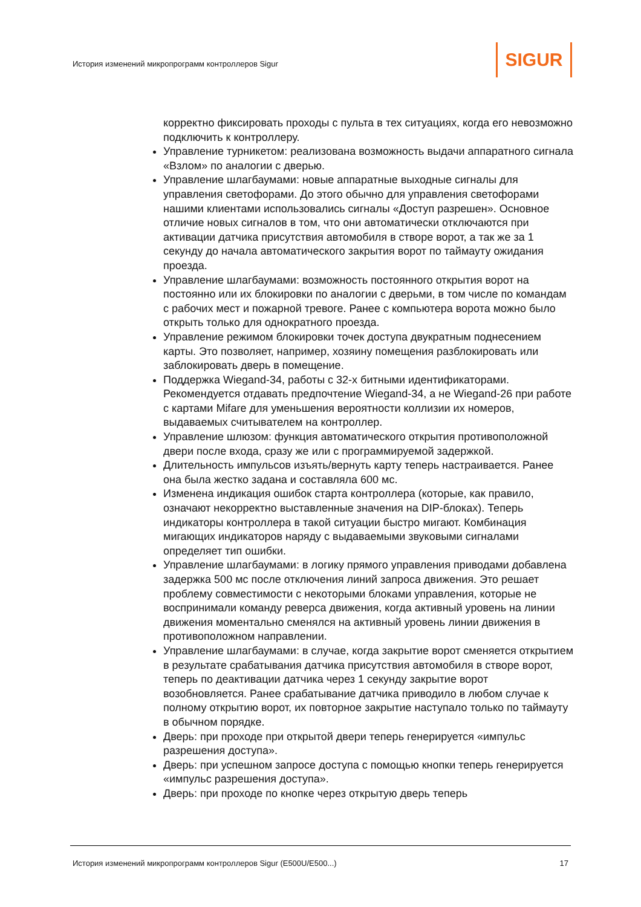История изменений микропрограмм контроллеров Sigur
SIGUR
корректно фиксировать проходы с пульта в тех ситуациях, когда его невозможно подключить к контроллеру.
Управление турникетом: реализована возможность выдачи аппаратного сигнала «Взлом» по аналогии с дверью.
Управление шлагбаумами: новые аппаратные выходные сигналы для управления светофорами. До этого обычно для управления светофорами нашими клиентами использовались сигналы «Доступ разрешен». Основное отличие новых сигналов в том, что они автоматически отключаются при активации датчика присутствия автомобиля в створе ворот, а так же за 1 секунду до начала автоматического закрытия ворот по таймауту ожидания проезда.
Управление шлагбаумами: возможность постоянного открытия ворот на постоянно или их блокировки по аналогии с дверьми, в том числе по командам с рабочих мест и пожарной тревоге. Ранее с компьютера ворота можно было открыть только для однократного проезда.
Управление режимом блокировки точек доступа двукратным поднесением карты. Это позволяет, например, хозяину помещения разблокировать или заблокировать дверь в помещение.
Поддержка Wiegand-34, работы с 32-х битными идентификаторами. Рекомендуется отдавать предпочтение Wiegand-34, а не Wiegand-26 при работе с картами Mifare для уменьшения вероятности коллизии их номеров, выдаваемых считывателем на контроллер.
Управление шлюзом: функция автоматического открытия противоположной двери после входа, сразу же или с программируемой задержкой.
Длительность импульсов изъять/вернуть карту теперь настраивается. Ранее она была жестко задана и составляла 600 мс.
Изменена индикация ошибок старта контроллера (которые, как правило, означают некорректно выставленные значения на DIP-блоках). Теперь индикаторы контроллера в такой ситуации быстро мигают. Комбинация мигающих индикаторов наряду с выдаваемыми звуковыми сигналами определяет тип ошибки.
Управление шлагбаумами: в логику прямого управления приводами добавлена задержка 500 мс после отключения линий запроса движения. Это решает проблему совместимости с некоторыми блоками управления, которые не воспринимали команду реверса движения, когда активный уровень на линии движения моментально сменялся на активный уровень линии движения в противоположном направлении.
Управление шлагбаумами: в случае, когда закрытие ворот сменяется открытием в результате срабатывания датчика присутствия автомобиля в створе ворот, теперь по деактивации датчика через 1 секунду закрытие ворот возобновляется. Ранее срабатывание датчика приводило в любом случае к полному открытию ворот, их повторное закрытие наступало только по таймауту в обычном порядке.
Дверь: при проходе при открытой двери теперь генерируется «импульс разрешения доступа».
Дверь: при успешном запросе доступа с помощью кнопки теперь генерируется «импульс разрешения доступа».
Дверь: при проходе по кнопке через открытую дверь теперь
История изменений микропрограмм контроллеров Sigur (E500U/E500...) 17